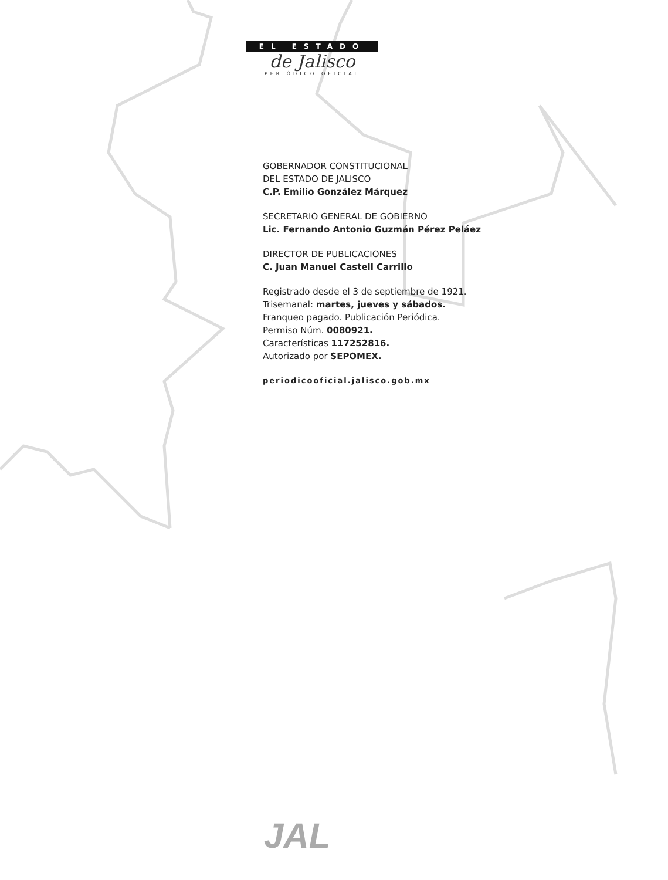EL ESTADO
de Jalisco
PERIÓDICO OFICIAL
GOBERNADOR CONSTITUCIONAL
DEL ESTADO DE JALISCO
C.P. Emilio González Márquez
SECRETARIO GENERAL DE GOBIERNO
Lic. Fernando Antonio Guzmán Pérez Peláez
DIRECTOR DE PUBLICACIONES
C. Juan Manuel Castell Carrillo
Registrado desde el 3 de septiembre de 1921.
Trisemanal: martes, jueves y sábados.
Franqueo pagado. Publicación Periódica.
Permiso Núm. 0080921.
Características 117252816.
Autorizado por SEPOMEX.
periodicooficial.jalisco.gob.mx
JAL